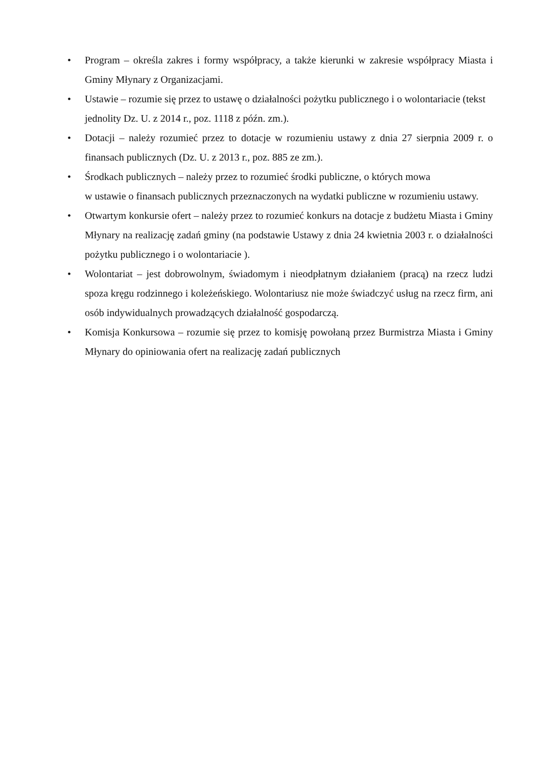• Program – określa zakres i formy współpracy, a także kierunki w zakresie współpracy Miasta i Gminy Młynary z Organizacjami.
• Ustawie – rozumie się przez to ustawę o działalności pożytku publicznego i o wolontariacie (tekst jednolity Dz. U. z 2014 r., poz. 1118 z późn. zm.).
• Dotacji – należy rozumieć przez to dotacje w rozumieniu ustawy z dnia 27 sierpnia 2009 r. o finansach publicznych (Dz. U. z 2013 r., poz. 885 ze zm.).
• Środkach publicznych – należy przez to rozumieć środki publiczne, o których mowa
w ustawie o finansach publicznych przeznaczonych na wydatki publiczne w rozumieniu ustawy.
• Otwartym konkursie ofert – należy przez to rozumieć konkurs na dotacje z budżetu Miasta i Gminy Młynary na realizację zadań gminy (na podstawie Ustawy z dnia 24 kwietnia 2003 r. o działalności pożytku publicznego i o wolontariacie ).
• Wolontariat – jest dobrowolnym, świadomym i nieodpłatnym działaniem (pracą) na rzecz ludzi spoza kręgu rodzinnego i koleżeńskiego. Wolontariusz nie może świadczyć usług na rzecz firm, ani osób indywidualnych prowadzących działalność gospodarczą.
• Komisja Konkursowa – rozumie się przez to komisję powołaną przez Burmistrza Miasta i Gminy Młynary do opiniowania ofert na realizację zadań publicznych